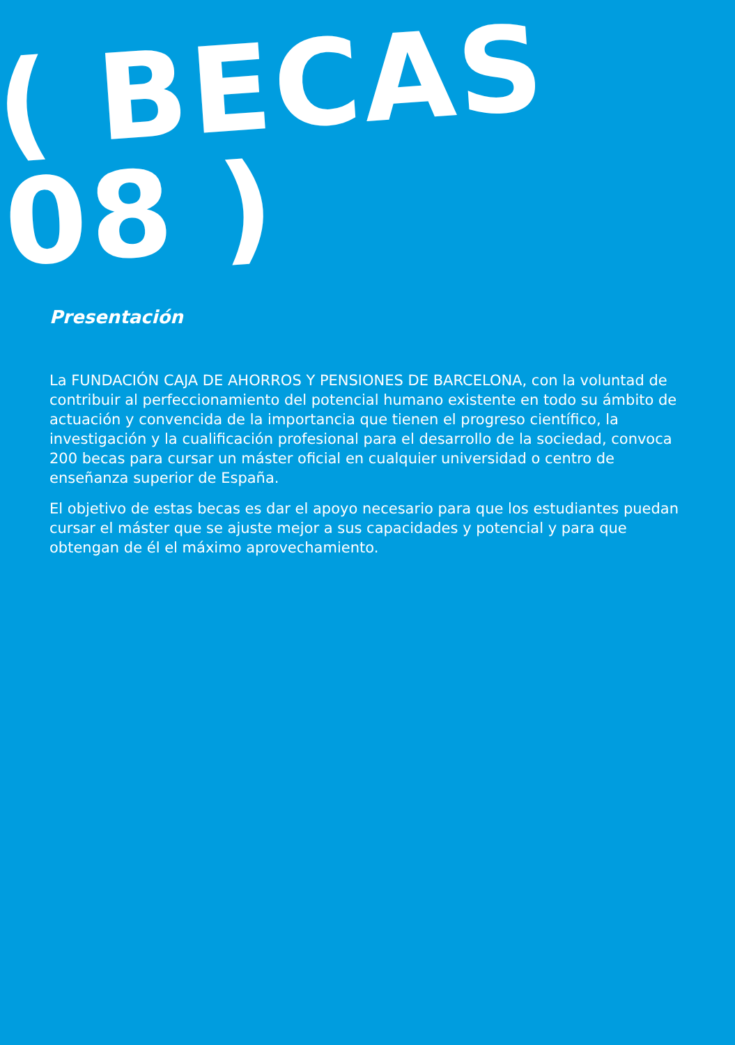( BECAS 08 )
Presentación
La FUNDACIÓN CAJA DE AHORROS Y PENSIONES DE BARCELONA, con la voluntad de contribuir al perfeccionamiento del potencial humano existente en todo su ámbito de actuación y convencida de la importancia que tienen el progreso científico, la investigación y la cualificación profesional para el desarrollo de la sociedad, convoca 200 becas para cursar un máster oficial en cualquier universidad o centro de enseñanza superior de España.
El objetivo de estas becas es dar el apoyo necesario para que los estudiantes puedan cursar el máster que se ajuste mejor a sus capacidades y potencial y para que obtengan de él el máximo aprovechamiento.